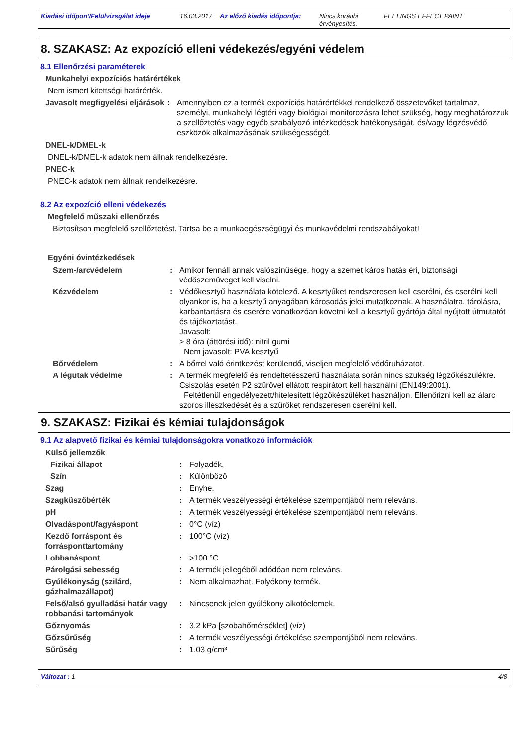Kiadási időpont/Felülvizsgálat ideje 16.03.2017 Az előző kiadás időpontja: Nincs korábbi érvényesítés. FEELINGS EFFECT PAINT
8. SZAKASZ: Az expozíció elleni védekezés/egyéni védelem
8.1 Ellenőrzési paraméterek
Munkahelyi expozíciós határértékek
Nem ismert kitettségi határérték.
Javasolt megfigyelési eljárások: Amennyiben ez a termék expozíciós határértékkel rendelkező összetevőket tartalmaz, személyi, munkahelyi légtéri vagy biológiai monitorozásra lehet szükség, hogy meghatározzuk a szellőztetés vagy egyéb szabályozó intézkedések hatékonyságát, és/vagy légzésvédő eszközök alkalmazásának szükségességét.
DNEL-k/DMEL-k
DNEL-k/DMEL-k adatok nem állnak rendelkezésre.
PNEC-k
PNEC-k adatok nem állnak rendelkezésre.
8.2 Az expozíció elleni védekezés
Megfelelő műszaki ellenőrzés
Biztosítson megfelelő szellőztetést. Tartsa be a munkaegészségügyi és munkavédelmi rendszabályokat!
Egyéni óvintézkedések
Szem-/arcvédelem: Amikor fennáll annak valószínűsége, hogy a szemet káros hatás éri, biztonsági védőszemüveget kell viselni.
Kézvédelem: Védőkesztyű használata kötelező. A kesztyűket rendszeresen kell cserélni, és cserélni kell olyankor is, ha a kesztyű anyagában károsodás jelei mutatkoznak. A használatra, tárolásra, karbantartásra és cserére vonatkozóan követni kell a kesztyű gyártója által nyújtott útmutatót és tájékoztatást.
Javasolt:
> 8 óra (áttörési idő): nitril gumi
Nem javasolt: PVA kesztyű
Bőrvédelem: A bőrrel való érintkezést kerülendő, viseljen megfelelő védőruházatot.
A légutak védelme: A termék megfelelő és rendeltetésszerű használata során nincs szükség légzőkészülékre. Csiszolás esetén P2 szűrővel ellátott respirátort kell használni (EN149:2001).
Feltétlenül engedélyezett/hitelesített légzőkészüléket használjon. Ellenőrizni kell az álarc szoros illeszkedését és a szűrőket rendszeresen cserélni kell.
9. SZAKASZ: Fizikai és kémiai tulajdonságok
9.1 Az alapvető fizikai és kémiai tulajdonságokra vonatkozó információk
Külső jellemzők
Fizikai állapot: Folyadék.
Szín: Különböző
Szag: Enyhe.
Szagküszöbérték: A termék veszélyességi értékelése szempontjából nem releváns.
pH: A termék veszélyességi értékelése szempontjából nem releváns.
Olvadáspont/fagyáspont: 0°C (víz)
Kezdő forráspont és forrásponttartomány: 100°C (víz)
Lobbanáspont: >100 °C
Párolgási sebesség: A termék jellegéből adódóan nem releváns.
Gyúlékonyság (szilárd, gázhalmazállapot): Nem alkalmazhat. Folyékony termék.
Felső/alsó gyulladási határ vagy robbanási tartományok: Nincsenek jelen gyúlékony alkotóelemek.
Gőznyomás: 3,2 kPa [szobahőmérséklet] (víz)
Gőzsűrűség: A termék veszélyességi értékelése szempontjából nem releváns.
Sűrűség: 1,03 g/cm³
Változat : 1 4/8